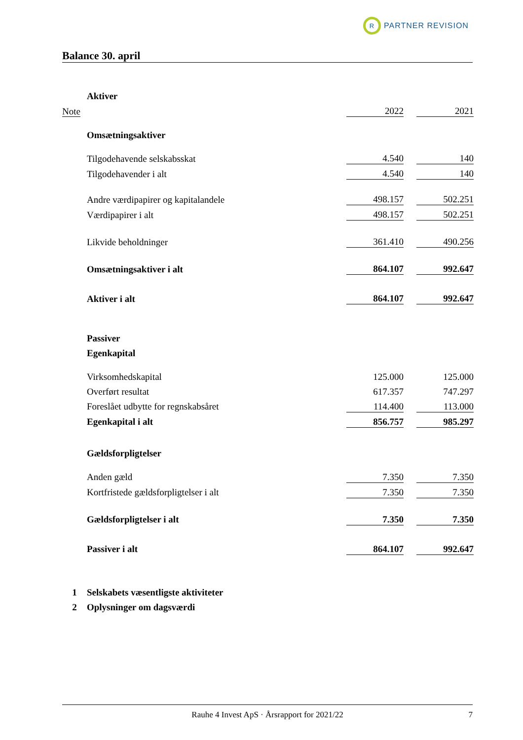R
PARTNER REVISION
Balance 30. april
| | Aktiver | | | |
| Note | | 2022 | | 2021 |
| | Omsætningsaktiver | | | |
| | Tilgodehavende selskabsskat | 4.540 | | 140 |
| | Tilgodehavender i alt | 4.540 | | 140 |
| | Andre værdipapirer og kapitalandele | 498.157 | | 502.251 |
| | Værdipapirer i alt | 498.157 | | 502.251 |
| | Likvide beholdninger | 361.410 | | 490.256 |
| | Omsætningsaktiver i alt | 864.107 | | 992.647 |
| | Aktiver i alt | 864.107 | | 992.647 |
| | Passiver | | | |
| | Egenkapital | | | |
| | Virksomhedskapital | 125.000 | | 125.000 |
| | Overført resultat | 617.357 | | 747.297 |
| | Foreslået udbytte for regnskabsåret | 114.400 | | 113.000 |
| | Egenkapital i alt | 856.757 | | 985.297 |
| | Gældsforpligtelser | | | |
| | Anden gæld | 7.350 | | 7.350 |
| | Kortfristede gældsforpligtelser i alt | 7.350 | | 7.350 |
| | Gældsforpligtelser i alt | 7.350 | | 7.350 |
| | Passiver i alt | 864.107 | | 992.647 |
| 1 | Selskabets væsentligste aktiviteter | | | |
| 2 | Oplysninger om dagsværdi | | | |
Rauhe 4 Invest ApS · Årsrapport for 2021/22 7